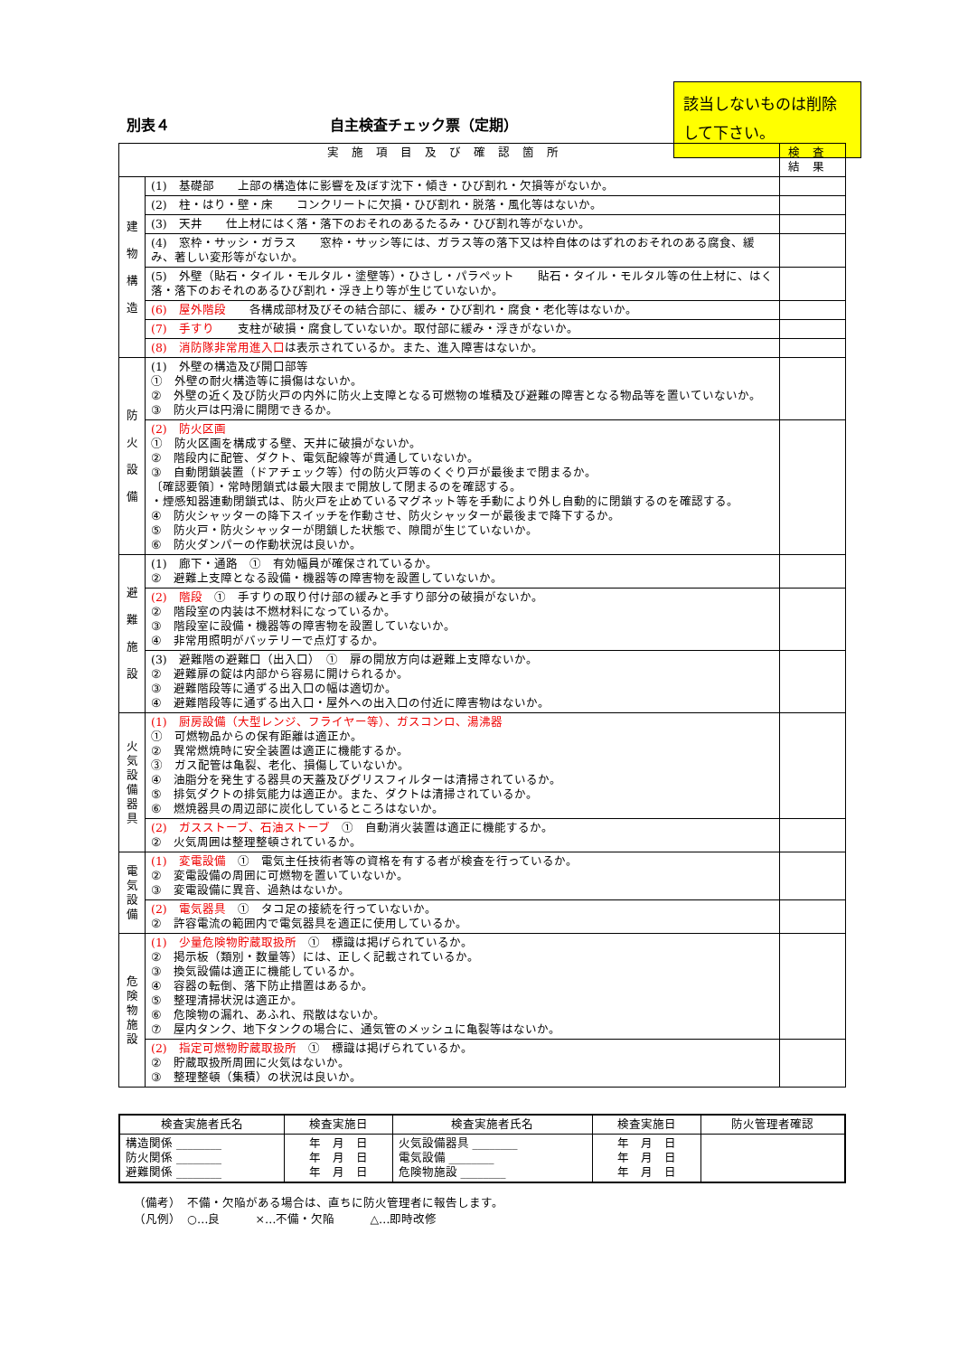別表４ 自主検査チェック票（定期）
該当しないものは削除して下さい。
| 実施項目及び確認箇所 | | 検査結果 |
| --- | --- | --- |
| 建 物 構 造 | (1) 基礎部 上部の構造体に影響を及ぼす沈下・傾き・ひび割れ・欠損等がないか。 | |
| | (2) 柱・はり・壁・床 コンクリートに欠損・ひび割れ・脱落・風化等はないか。 | |
| | (3) 天井 仕上材にはく落・落下のおそれのあるたるみ・ひび割れ等がないか。 | |
| | (4) 窓枠・サッシ・ガラス 窓枠・サッシ等には、ガラス等の落下又は枠自体のはずれのおそれのある腐食、緩み、著しい変形等がないか。 | |
| | (5) 外壁（貼石・タイル・モルタル・塗壁等）・ひさし・パラペット 貼石・タイル・モルタル等の仕上材に、はく落・落下のおそれのあるひび割れ・浮き上り等が生じていないか。 | |
| | (6) 屋外階段 各構成部材及びその結合部に、緩み・ひび割れ・腐食・老化等はないか。 | |
| | (7) 手すり 支柱が破損・腐食していないか。取付部に緩み・浮きがないか。 | |
| | (8) 消防隊非常用進入口 は表示されているか。また、進入障害はないか。 | |
| 防 火 設 備 | (1) 外壁の構造及び開口部等 ① 外壁の耐火構造等に損傷はないか。 ② 外壁の近く及び防火戸の内外に防火上支障となる可燃物の堆積及び避難の障害となる物品等を置いていないか。 ③ 防火戸は円滑に開閉できるか。 | |
| | (2) 防火区画 ① 防火区画を構成する壁、天井に破損がないか。 ② 階段内に配管、ダクト、電気配線等が貫通していないか。 ③ 自動閉鎖装置（ドアチェック等）付の防火戸等のくぐり戸が最後まで閉まるか。 〔確認要領〕・常時閉鎖式は最大限まで開放して閉まるのを確認する。 ・煙感知器連動閉鎖式は、防火戸を止めているマグネット等を手動により外し自動的に閉鎖するのを確認する。 ④ 防火シャッターの降下スイッチを作動させ、防火シャッターが最後まで降下するか。 ⑤ 防火戸・防火シャッターが閉鎖した状態で、隙間が生じていないか。 ⑥ 防火ダンパーの作動状況は良いか。 | |
| 避 難 施 設 | (1) 廊下・通路 ① 有効幅員が確保されているか。 ② 避難上支障となる設備・機器等の障害物を設置していないか。 | |
| | (2) 階段 ① 手すりの取り付け部の緩みと手すり部分の破損がないか。 ② 階段室の内装は不燃材料になっているか。 ③ 階段室に設備・機器等の障害物を設置していないか。 ④ 非常用照明がバッテリーで点灯するか。 | |
| | (3) 避難階の避難口（出入口） ① 扉の開放方向は避難上支障ないか。 ② 避難扉の錠は内部から容易に開けられるか。 ③ 避難階段等に通ずる出入口の幅は適切か。 ④ 避難階段等に通ずる出入口・屋外への出入口の付近に障害物はないか。 | |
| 火 気 設 備 器 具 | (1) 厨房設備（大型レンジ、フライヤー等）、ガスコンロ、湯沸器 ① 可燃物品からの保有距離は適正か。 ② 異常燃焼時に安全装置は適正に機能するか。 ③ ガス配管は亀裂、老化、損傷していないか。 ④ 油脂分を発生する器具の天蓋及びグリスフィルターは清掃されているか。 ⑤ 排気ダクトの排気能力は適正か。また、ダクトは清掃されているか。 ⑥ 燃焼器具の周辺部に炭化しているところはないか。 | |
| | (2) ガスストーブ、石油ストーブ ① 自動消火装置は適正に機能するか。 ② 火気周囲は整理整頓されているか。 | |
| 電 気 設 備 | (1) 変電設備 ① 電気主任技術者等の資格を有する者が検査を行っているか。 ② 変電設備の周囲に可燃物を置いていないか。 ③ 変電設備に異音、過熱はないか。 | |
| | (2) 電気器具 ① タコ足の接続を行っていないか。 ② 許容電流の範囲内で電気器具を適正に使用しているか。 | |
| 危 険 物 施 設 | (1) 少量危険物貯蔵取扱所 ① 標識は掲げられているか。 ② 掲示板（類別・数量等）には、正しく記載されているか。 ③ 換気設備は適正に機能しているか。 ④ 容器の転倒、落下防止措置はあるか。 ⑤ 整理清掃状況は適正か。 ⑥ 危険物の漏れ、あふれ、飛散はないか。 ⑦ 屋内タンク、地下タンクの場合に、通気管のメッシュに亀裂等はないか。 | |
| | (2) 指定可燃物貯蔵取扱所 ① 標識は掲げられているか。 ② 貯蔵取扱所周囲に火気はないか。 ③ 整理整頓（集積）の状況は良いか。 | |
| 検査実施者氏名 | 検査実施日 | 検査実施者氏名 | 検査実施日 | 防火管理者確認 |
| 構造関係 ________ 防火関係 ________ 避難関係 ________ | 年 月 日 年 月 日 年 月 日 | 火気設備器具 ________ 電気設備 ________ 危険物施設 ________ | 年 月 日 年 月 日 年 月 日 | |
（備考）　不備・欠陥がある場合は、直ちに防火管理者に報告します。
（凡例）　○…良　　　×…不備・欠陥　　　△…即時改修